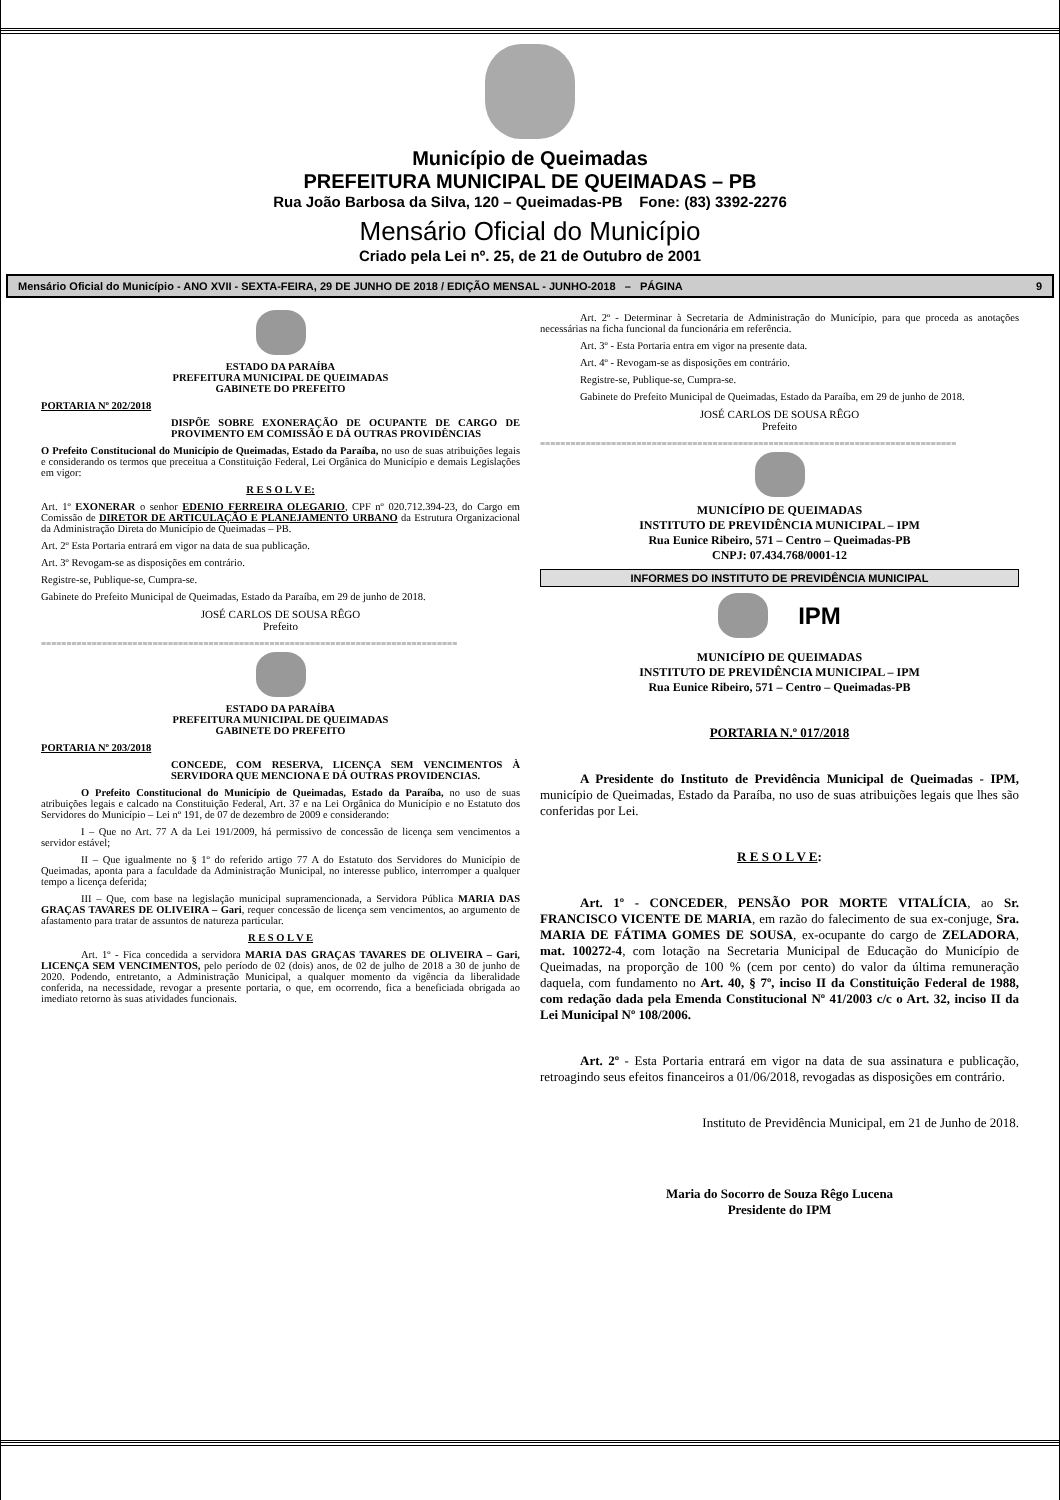Município de Queimadas
PREFEITURA MUNICIPAL DE QUEIMADAS – PB
Rua João Barbosa da Silva, 120 – Queimadas-PB Fone: (83) 3392-2276
Mensário Oficial do Município
Criado pela Lei nº. 25, de 21 de Outubro de 2001
Mensário Oficial do Município - ANO XVII - SEXTA-FEIRA, 29 DE JUNHO DE 2018 / EDIÇÃO MENSAL - JUNHO-2018 – PÁGINA 9
ESTADO DA PARAÍBA
PREFEITURA MUNICIPAL DE QUEIMADAS
GABINETE DO PREFEITO
PORTARIA Nº 202/2018
DISPÕE SOBRE EXONERAÇÃO DE OCUPANTE DE CARGO DE PROVIMENTO EM COMISSÃO E DÁ OUTRAS PROVIDÊNCIAS
O Prefeito Constitucional do Município de Queimadas, Estado da Paraíba, no uso de suas atribuições legais e considerando os termos que preceitua a Constituição Federal, Lei Orgânica do Município e demais Legislações em vigor:
R E S O L V E:
Art. 1º EXONERAR o senhor EDENIO FERREIRA OLEGARIO, CPF nº 020.712.394-23, do Cargo em Comissão de DIRETOR DE ARTICULAÇÃO E PLANEJAMENTO URBANO da Estrutura Organizacional da Administração Direta do Município de Queimadas – PB.
Art. 2º Esta Portaria entrará em vigor na data de sua publicação.
Art. 3º Revogam-se as disposições em contrário.
Registre-se, Publique-se, Cumpra-se.
Gabinete do Prefeito Municipal de Queimadas, Estado da Paraíba, em 29 de junho de 2018.
JOSÉ CARLOS DE SOUSA RÊGO
Prefeito
==================================================================================
ESTADO DA PARAÍBA
PREFEITURA MUNICIPAL DE QUEIMADAS
GABINETE DO PREFEITO
PORTARIA Nº 203/2018
CONCEDE, COM RESERVA, LICENÇA SEM VENCIMENTOS À SERVIDORA QUE MENCIONA E DÁ OUTRAS PROVIDENCIAS.
O Prefeito Constitucional do Município de Queimadas, Estado da Paraíba, no uso de suas atribuições legais e calcado na Constituição Federal, Art. 37 e na Lei Orgânica do Município e no Estatuto dos Servidores do Município – Lei nº 191, de 07 de dezembro de 2009 e considerando:
I – Que no Art. 77 A da Lei 191/2009, há permissivo de concessão de licença sem vencimentos a servidor estável;
II – Que igualmente no § 1º do referido artigo 77 A do Estatuto dos Servidores do Município de Queimadas, aponta para a faculdade da Administração Municipal, no interesse publico, interromper a qualquer tempo a licença deferida;
III – Que, com base na legislação municipal supramencionada, a Servidora Pública MARIA DAS GRAÇAS TAVARES DE OLIVEIRA – Gari, requer concessão de licença sem vencimentos, ao argumento de afastamento para tratar de assuntos de natureza particular.
R E S O L V E
Art. 1º - Fica concedida a servidora MARIA DAS GRAÇAS TAVARES DE OLIVEIRA – Gari, LICENÇA SEM VENCIMENTOS, pelo período de 02 (dois) anos, de 02 de julho de 2018 a 30 de junho de 2020. Podendo, entretanto, a Administração Municipal, a qualquer momento da vigência da liberalidade conferida, na necessidade, revogar a presente portaria, o que, em ocorrendo, fica a beneficiada obrigada ao imediato retorno às suas atividades funcionais.
Art. 2º - Determinar à Secretaria de Administração do Município, para que proceda as anotações necessárias na ficha funcional da funcionária em referência.
Art. 3º - Esta Portaria entra em vigor na presente data.
Art. 4º - Revogam-se as disposições em contrário.
Registre-se, Publique-se, Cumpra-se.
Gabinete do Prefeito Municipal de Queimadas, Estado da Paraíba, em 29 de junho de 2018.
JOSÉ CARLOS DE SOUSA RÊGO
Prefeito
==================================================================================
MUNICÍPIO DE QUEIMADAS
INSTITUTO DE PREVIDÊNCIA MUNICIPAL – IPM
Rua Eunice Ribeiro, 571 – Centro – Queimadas-PB
CNPJ: 07.434.768/0001-12
INFORMES DO INSTITUTO DE PREVIDÊNCIA MUNICIPAL
IPM
MUNICÍPIO DE QUEIMADAS
INSTITUTO DE PREVIDÊNCIA MUNICIPAL – IPM
Rua Eunice Ribeiro, 571 – Centro – Queimadas-PB
PORTARIA N.º 017/2018
A Presidente do Instituto de Previdência Municipal de Queimadas - IPM, município de Queimadas, Estado da Paraíba, no uso de suas atribuições legais que lhes são conferidas por Lei.
R E S O L V E:
Art. 1º - CONCEDER, PENSÃO POR MORTE VITALÍCIA, ao Sr. FRANCISCO VICENTE DE MARIA, em razão do falecimento de sua ex-conjuge, Sra. MARIA DE FÁTIMA GOMES DE SOUSA, ex-ocupante do cargo de ZELADORA, mat. 100272-4, com lotação na Secretaria Municipal de Educação do Município de Queimadas, na proporção de 100 % (cem por cento) do valor da última remuneração daquela, com fundamento no Art. 40, § 7º, inciso II da Constituição Federal de 1988, com redação dada pela Emenda Constitucional Nº 41/2003 c/c o Art. 32, inciso II da Lei Municipal Nº 108/2006.
Art. 2º - Esta Portaria entrará em vigor na data de sua assinatura e publicação, retroagindo seus efeitos financeiros a 01/06/2018, revogadas as disposições em contrário.
Instituto de Previdência Municipal, em 21 de Junho de 2018.
Maria do Socorro de Souza Rêgo Lucena
Presidente do IPM